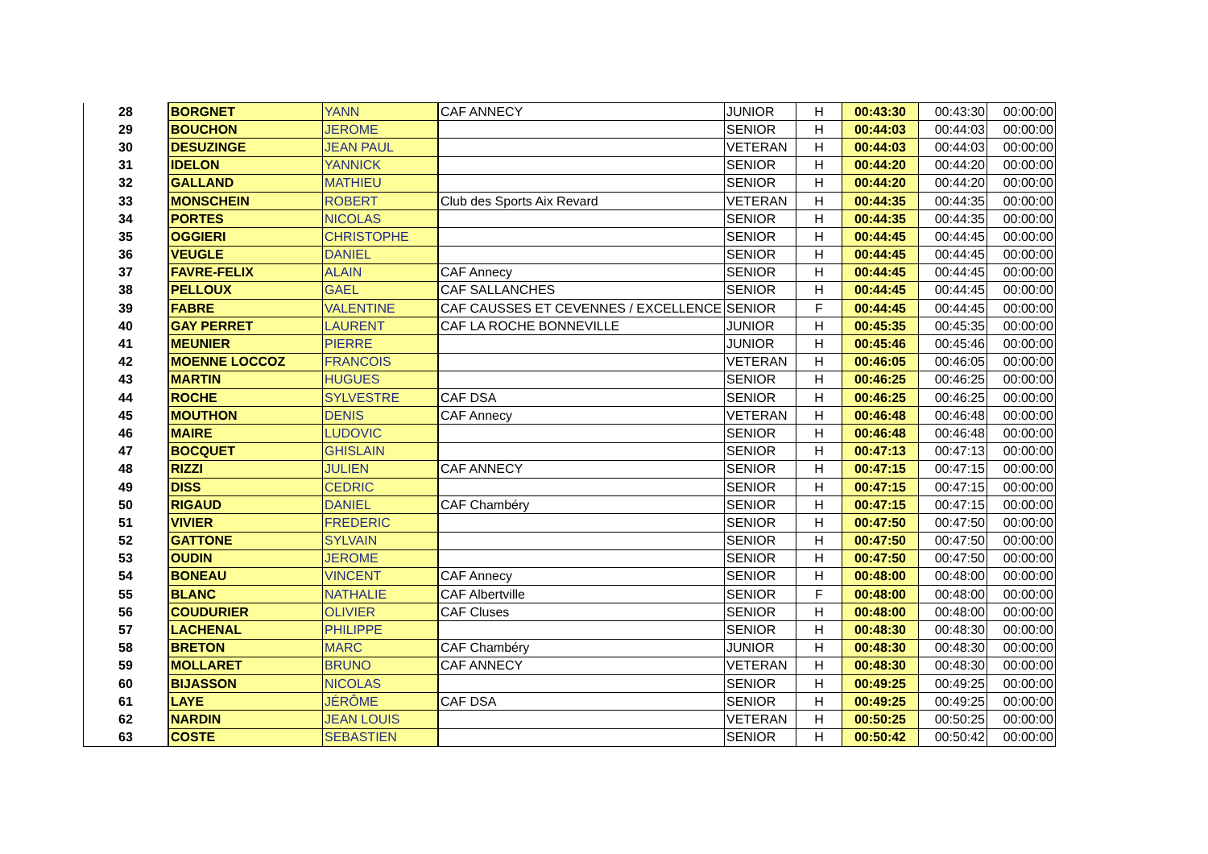| 28 | BORGNET | YANN | CAF ANNECY | JUNIOR | H | 00:43:30 | 00:43:30 | 00:00:00 |
| 29 | BOUCHON | JEROME | | SENIOR | H | 00:44:03 | 00:44:03 | 00:00:00 |
| 30 | DESUZINGE | JEAN PAUL | | VETERAN | H | 00:44:03 | 00:44:03 | 00:00:00 |
| 31 | IDELON | YANNICK | | SENIOR | H | 00:44:20 | 00:44:20 | 00:00:00 |
| 32 | GALLAND | MATHIEU | | SENIOR | H | 00:44:20 | 00:44:20 | 00:00:00 |
| 33 | MONSCHEIN | ROBERT | Club des Sports Aix Revard | VETERAN | H | 00:44:35 | 00:44:35 | 00:00:00 |
| 34 | PORTES | NICOLAS | | SENIOR | H | 00:44:35 | 00:44:35 | 00:00:00 |
| 35 | OGGIERI | CHRISTOPHE | | SENIOR | H | 00:44:45 | 00:44:45 | 00:00:00 |
| 36 | VEUGLE | DANIEL | | SENIOR | H | 00:44:45 | 00:44:45 | 00:00:00 |
| 37 | FAVRE-FELIX | ALAIN | CAF Annecy | SENIOR | H | 00:44:45 | 00:44:45 | 00:00:00 |
| 38 | PELLOUX | GAEL | CAF SALLANCHES | SENIOR | H | 00:44:45 | 00:44:45 | 00:00:00 |
| 39 | FABRE | VALENTINE | CAF CAUSSES ET CEVENNES / EXCELLENCE | SENIOR | F | 00:44:45 | 00:44:45 | 00:00:00 |
| 40 | GAY PERRET | LAURENT | CAF LA ROCHE BONNEVILLE | JUNIOR | H | 00:45:35 | 00:45:35 | 00:00:00 |
| 41 | MEUNIER | PIERRE | | JUNIOR | H | 00:45:46 | 00:45:46 | 00:00:00 |
| 42 | MOENNE LOCCOZ | FRANCOIS | | VETERAN | H | 00:46:05 | 00:46:05 | 00:00:00 |
| 43 | MARTIN | HUGUES | | SENIOR | H | 00:46:25 | 00:46:25 | 00:00:00 |
| 44 | ROCHE | SYLVESTRE | CAF DSA | SENIOR | H | 00:46:25 | 00:46:25 | 00:00:00 |
| 45 | MOUTHON | DENIS | CAF Annecy | VETERAN | H | 00:46:48 | 00:46:48 | 00:00:00 |
| 46 | MAIRE | LUDOVIC | | SENIOR | H | 00:46:48 | 00:46:48 | 00:00:00 |
| 47 | BOCQUET | GHISLAIN | | SENIOR | H | 00:47:13 | 00:47:13 | 00:00:00 |
| 48 | RIZZI | JULIEN | CAF ANNECY | SENIOR | H | 00:47:15 | 00:47:15 | 00:00:00 |
| 49 | DISS | CEDRIC | | SENIOR | H | 00:47:15 | 00:47:15 | 00:00:00 |
| 50 | RIGAUD | DANIEL | CAF Chambéry | SENIOR | H | 00:47:15 | 00:47:15 | 00:00:00 |
| 51 | VIVIER | FREDERIC | | SENIOR | H | 00:47:50 | 00:47:50 | 00:00:00 |
| 52 | GATTONE | SYLVAIN | | SENIOR | H | 00:47:50 | 00:47:50 | 00:00:00 |
| 53 | OUDIN | JEROME | | SENIOR | H | 00:47:50 | 00:47:50 | 00:00:00 |
| 54 | BONEAU | VINCENT | CAF Annecy | SENIOR | H | 00:48:00 | 00:48:00 | 00:00:00 |
| 55 | BLANC | NATHALIE | CAF Albertville | SENIOR | F | 00:48:00 | 00:48:00 | 00:00:00 |
| 56 | COUDURIER | OLIVIER | CAF Cluses | SENIOR | H | 00:48:00 | 00:48:00 | 00:00:00 |
| 57 | LACHENAL | PHILIPPE | | SENIOR | H | 00:48:30 | 00:48:30 | 00:00:00 |
| 58 | BRETON | MARC | CAF Chambéry | JUNIOR | H | 00:48:30 | 00:48:30 | 00:00:00 |
| 59 | MOLLARET | BRUNO | CAF ANNECY | VETERAN | H | 00:48:30 | 00:48:30 | 00:00:00 |
| 60 | BIJASSON | NICOLAS | | SENIOR | H | 00:49:25 | 00:49:25 | 00:00:00 |
| 61 | LAYE | JÉRÔME | CAF DSA | SENIOR | H | 00:49:25 | 00:49:25 | 00:00:00 |
| 62 | NARDIN | JEAN LOUIS | | VETERAN | H | 00:50:25 | 00:50:25 | 00:00:00 |
| 63 | COSTE | SEBASTIEN | | SENIOR | H | 00:50:42 | 00:50:42 | 00:00:00 |